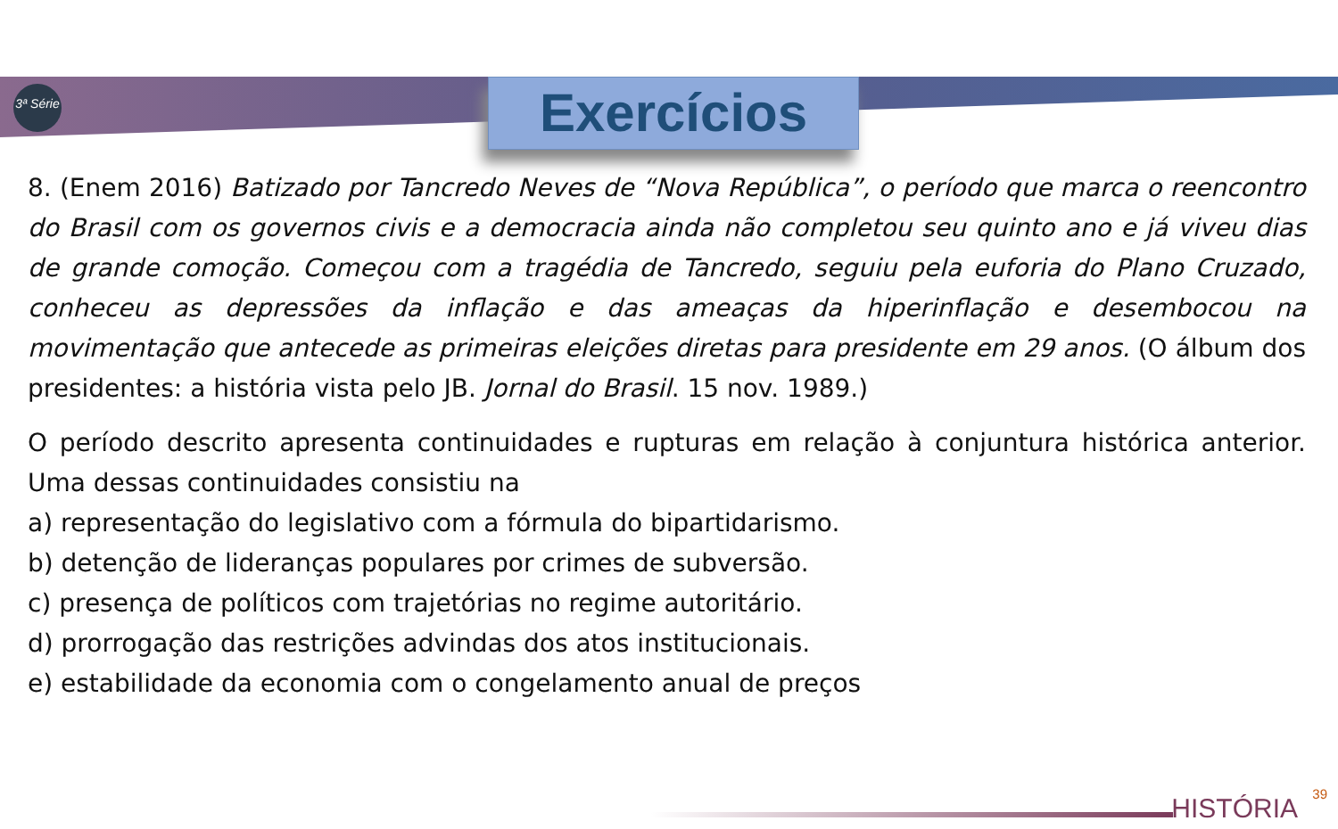3ª Série
Exercícios
8. (Enem 2016) Batizado por Tancredo Neves de “Nova República”, o período que marca o reencontro do Brasil com os governos civis e a democracia ainda não completou seu quinto ano e já viveu dias de grande comoção. Começou com a tragédia de Tancredo, seguiu pela euforia do Plano Cruzado, conheceu as depressões da inflação e das ameaças da hiperinflação e desembocou na movimentação que antecede as primeiras eleições diretas para presidente em 29 anos. (O álbum dos presidentes: a história vista pelo JB. Jornal do Brasil. 15 nov. 1989.)
O período descrito apresenta continuidades e rupturas em relação à conjuntura histórica anterior. Uma dessas continuidades consistiu na
a) representação do legislativo com a fórmula do bipartidarismo.
b) detenção de lideranças populares por crimes de subversão.
c) presença de políticos com trajetórias no regime autoritário.
d) prorrogação das restrições advindas dos atos institucionais.
e) estabilidade da economia com o congelamento anual de preços
39 HISTÓRIA